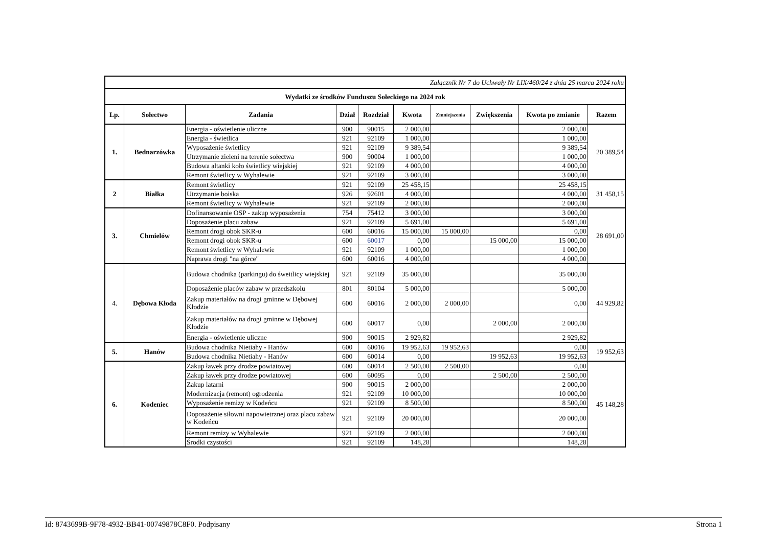| Załącznik Nr 7 do Uchwały Nr LIX/460/24 z dnia 25 marca 2024 roku | | | | | | | | | |
| Wydatki ze środków Funduszu Sołeckiego na 2024 rok | | | | | | | | | |
| Lp. | Sołectwo | Zadania | Dział | Rozdział | Kwota | Zmniejszenia | Zwiększenia | Kwota po zmianie | Razem |
| 1. | Bednarzówka | Energia - oświetlenie uliczne | 900 | 90015 | 2 000,00 | | | 2 000,00 | 20 389,54 |
| | | Energia - świetlica | 921 | 92109 | 1 000,00 | | | 1 000,00 | |
| | | Wyposażenie świetlicy | 921 | 92109 | 9 389,54 | | | 9 389,54 | |
| | | Utrzymanie zieleni na terenie sołectwa | 900 | 90004 | 1 000,00 | | | 1 000,00 | |
| | | Budowa altanki koło świetlicy wiejskiej | 921 | 92109 | 4 000,00 | | | 4 000,00 | |
| | | Remont świetlicy w Wyhalewie | 921 | 92109 | 3 000,00 | | | 3 000,00 | |
| 2 | Białka | Remont świetlicy | 921 | 92109 | 25 458,15 | | | 25 458,15 | 31 458,15 |
| | | Utrzymanie boiska | 926 | 92601 | 4 000,00 | | | 4 000,00 | |
| | | Remont świetlicy w Wyhalewie | 921 | 92109 | 2 000,00 | | | 2 000,00 | |
| 3. | Chmielów | Dofinansowanie OSP - zakup wyposażenia | 754 | 75412 | 3 000,00 | | | 3 000,00 | 28 691,00 |
| | | Doposażenie placu zabaw | 921 | 92109 | 5 691,00 | | | 5 691,00 | |
| | | Remont drogi obok SKR-u | 600 | 60016 | 15 000,00 | 15 000,00 | | 0,00 | |
| | | Remont drogi obok SKR-u | 600 | 60017 | 0,00 | | 15 000,00 | 15 000,00 | |
| | | Remont świetlicy w Wyhalewie | 921 | 92109 | 1 000,00 | | | 1 000,00 | |
| | | Naprawa drogi "na górce" | 600 | 60016 | 4 000,00 | | | 4 000,00 | |
| 4. | Dębowa Kłoda | Budowa chodnika (parkingu) do śweitlicy wiejskiej | 921 | 92109 | 35 000,00 | | | 35 000,00 | 44 929,82 |
| | | Doposażenie placów zabaw w przedszkolu | 801 | 80104 | 5 000,00 | | | 5 000,00 | |
| | | Zakup materiałów na drogi gminne w Dębowej Kłodzie | 600 | 60016 | 2 000,00 | 2 000,00 | | 0,00 | |
| | | Zakup materiałów na drogi gminne w Dębowej Kłodzie | 600 | 60017 | 0,00 | | 2 000,00 | 2 000,00 | |
| | | Energia - oświetlenie uliczne | 900 | 90015 | 2 929,82 | | | 2 929,82 | |
| 5. | Hanów | Budowa chodnika Nietiahy - Hanów | 600 | 60016 | 19 952,63 | 19 952,63 | | 0,00 | 19 952,63 |
| | | Budowa chodnika Nietiahy - Hanów | 600 | 60014 | 0,00 | | 19 952,63 | 19 952,63 | |
| 6. | Kodeniec | Zakup ławek przy drodze powiatowej | 600 | 60014 | 2 500,00 | 2 500,00 | | 0,00 | 45 148,28 |
| | | Zakup ławek przy drodze powiatowej | 600 | 60095 | 0,00 | | 2 500,00 | 2 500,00 | |
| | | Zakup latarni | 900 | 90015 | 2 000,00 | | | 2 000,00 | |
| | | Modernizacja (remont) ogrodzenia | 921 | 92109 | 10 000,00 | | | 10 000,00 | |
| | | Wyposażenie remizy w Kodeńcu | 921 | 92109 | 8 500,00 | | | 8 500,00 | |
| | | Doposażenie siłowni napowietrznej oraz placu zabaw w Kodeńcu | 921 | 92109 | 20 000,00 | | | 20 000,00 | |
| | | Remont remizy w Wyhalewie | 921 | 92109 | 2 000,00 | | | 2 000,00 | |
| | | Środki czystości | 921 | 92109 | 148,28 | | | 148,28 | |
Id: 8743699B-9F78-4932-BB41-00749878C8F0. Podpisany Strona 1